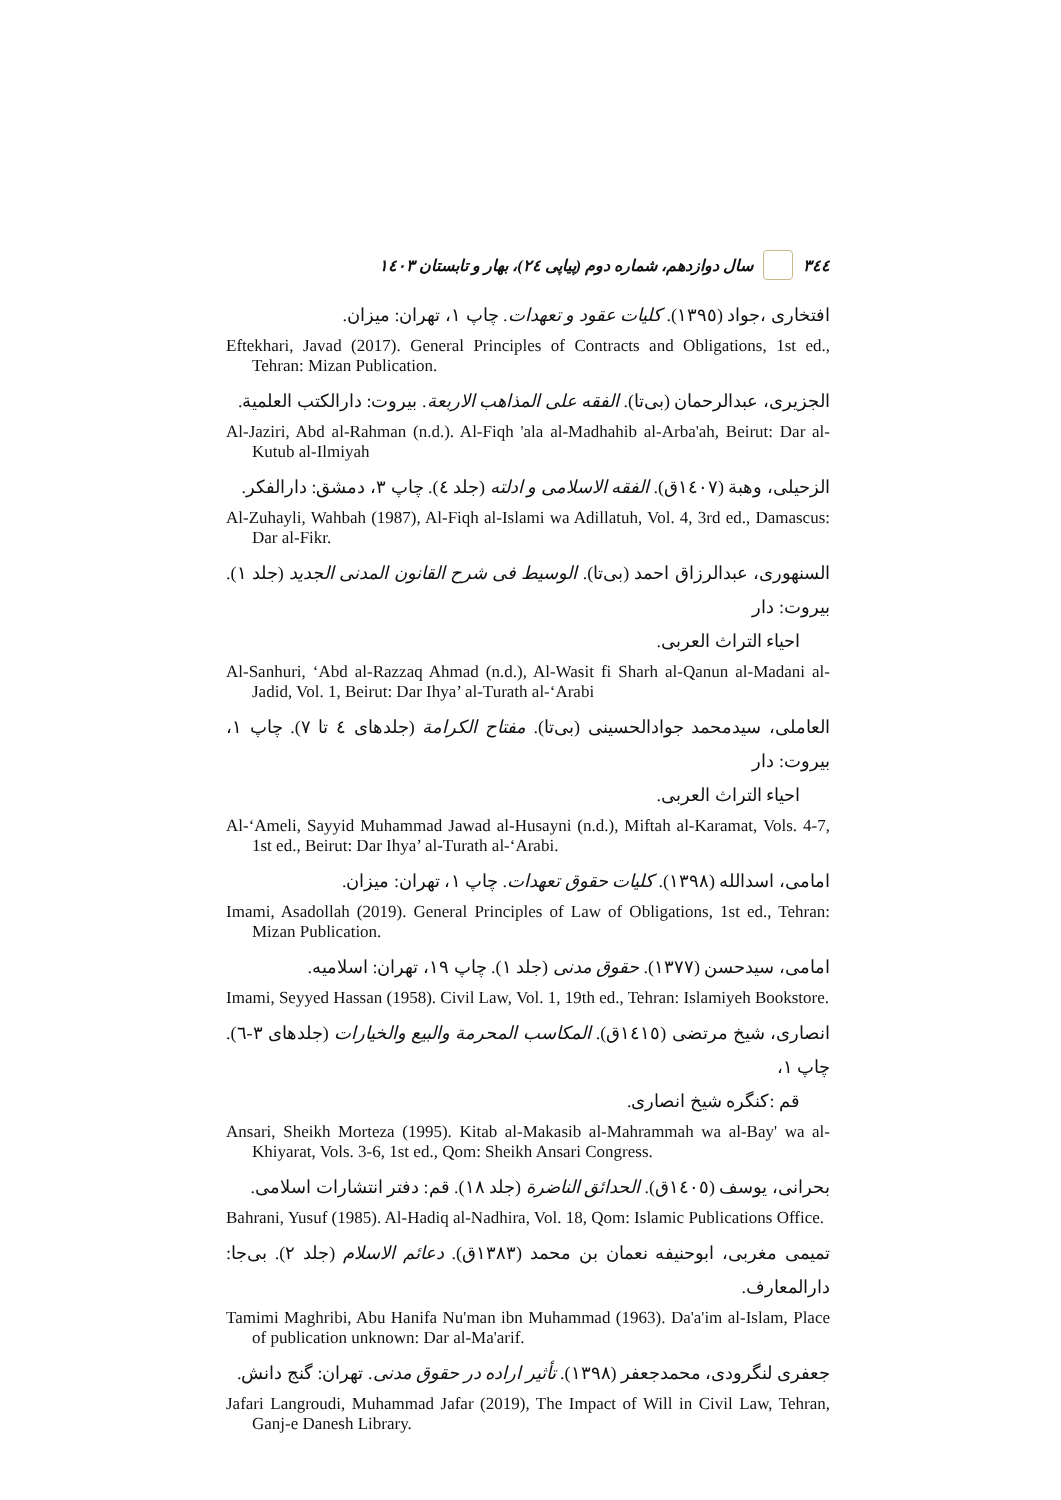٣٤٤ سال دوازدهم، شماره دوم (پیاپی ٢٤)، بهار و تابستان ١٤٠٣
افتخاری ،جواد (١٣٩٥). کلیات عقود و تعهدات. چاپ ١، تهران: میزان.
Eftekhari, Javad (2017). General Principles of Contracts and Obligations, 1st ed., Tehran: Mizan Publication.
الجزیری، عبدالرحمان (بی‌تا). الفقه علی المذاهب الاربعة. بیروت: دارالکتب العلمیة.
Al-Jaziri, Abd al-Rahman (n.d.). Al-Fiqh 'ala al-Madhahib al-Arba'ah, Beirut: Dar al-Kutub al-Ilmiyah
الزحیلی، وهبة (١٤٠٧ق). الفقه الاسلامی و ادلته (جلد ٤). چاپ ٣، دمشق: دارالفکر.
Al-Zuhayli, Wahbah (1987), Al-Fiqh al-Islami wa Adillatuh, Vol. 4, 3rd ed., Damascus: Dar al-Fikr.
السنهوری، عبدالرزاق احمد (بی‌تا). الوسیط فی شرح القانون المدنی الجدید (جلد ١). بیروت: دار
احیاء التراث العربی.
Al-Sanhuri, ‘Abd al-Razzaq Ahmad (n.d.), Al-Wasit fi Sharh al-Qanun al-Madani al-Jadid, Vol. 1, Beirut: Dar Ihya’ al-Turath al-‘Arabi
العاملی، سیدمحمد جوادالحسینی (بی‌تا). مفتاح الکرامة (جلدهای ٤ تا ٧). چاپ ١، بیروت: دار
احیاء التراث العربی.
Al-‘Ameli, Sayyid Muhammad Jawad al-Husayni (n.d.), Miftah al-Karamat, Vols. 4-7, 1st ed., Beirut: Dar Ihya’ al-Turath al-‘Arabi.
امامی، اسدالله (١٣٩٨). کلیات حقوق تعهدات. چاپ ١، تهران: میزان.
Imami, Asadollah (2019). General Principles of Law of Obligations, 1st ed., Tehran: Mizan Publication.
امامی، سیدحسن (١٣٧٧). حقوق مدنی (جلد ١). چاپ ١٩، تهران: اسلامیه.
Imami, Seyyed Hassan (1958). Civil Law, Vol. 1, 19th ed., Tehran: Islamiyeh Bookstore.
انصاری، شیخ مرتضی (١٤١٥ق). المکاسب المحرمة والبیع والخیارات (جلدهای ٣-٦). چاپ ١،
قم :کنگره شیخ انصاری.
Ansari, Sheikh Morteza (1995). Kitab al-Makasib al-Mahrammah wa al-Bay' wa al-Khiyarat, Vols. 3-6, 1st ed., Qom: Sheikh Ansari Congress.
بحرانی، یوسف (١٤٠٥ق). الحدائق الناضرة (جلد ١٨). قم: دفتر انتشارات اسلامی.
Bahrani, Yusuf (1985). Al-Hadiq al-Nadhira, Vol. 18, Qom: Islamic Publications Office.
تمیمی مغربی، ابوحنیفه نعمان بن محمد (١٣٨٣ق). دعائم الاسلام (جلد ٢). بی‌جا: دارالمعارف.
Tamimi Maghribi, Abu Hanifa Nu'man ibn Muhammad (1963). Da'a'im al-Islam, Place of publication unknown: Dar al-Ma'arif.
جعفری لنگرودی، محمدجعفر (١٣٩٨). تأثیر اراده در حقوق مدنی. تهران: گنج دانش.
Jafari Langroudi, Muhammad Jafar (2019), The Impact of Will in Civil Law, Tehran, Ganj-e Danesh Library.